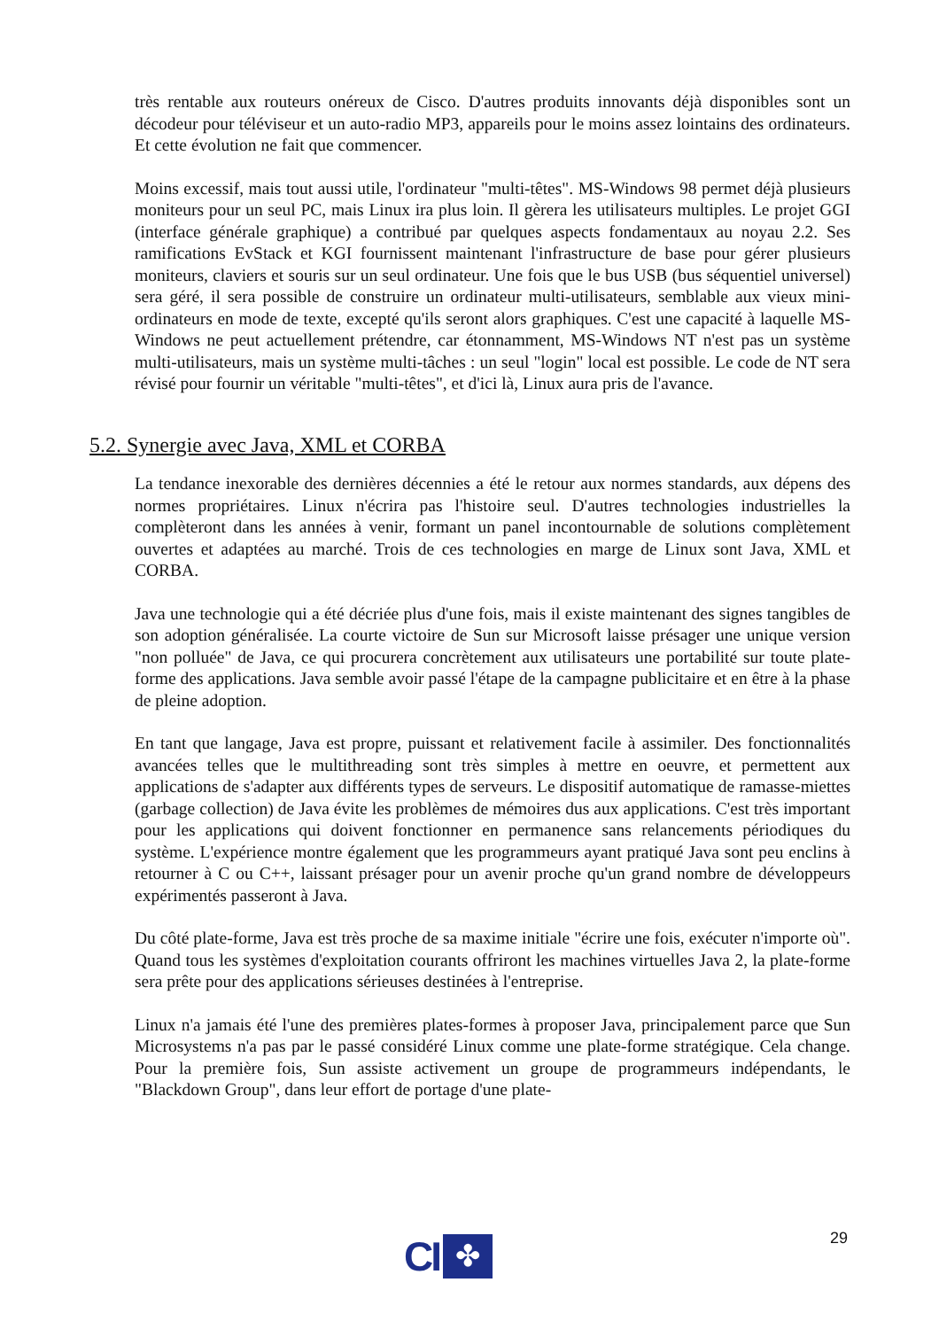très rentable aux routeurs onéreux de Cisco. D'autres produits innovants déjà disponibles sont un décodeur pour téléviseur et un auto-radio MP3, appareils pour le moins assez lointains des ordinateurs. Et cette évolution ne fait que commencer.
Moins excessif, mais tout aussi utile, l'ordinateur "multi-têtes". MS-Windows 98 permet déjà plusieurs moniteurs pour un seul PC, mais Linux ira plus loin. Il gèrera les utilisateurs multiples. Le projet GGI (interface générale graphique) a contribué par quelques aspects fondamentaux au noyau 2.2. Ses ramifications EvStack et KGI fournissent maintenant l'infrastructure de base pour gérer plusieurs moniteurs, claviers et souris sur un seul ordinateur. Une fois que le bus USB (bus séquentiel universel) sera géré, il sera possible de construire un ordinateur multi-utilisateurs, semblable aux vieux mini-ordinateurs en mode de texte, excepté qu'ils seront alors graphiques. C'est une capacité à laquelle MS-Windows ne peut actuellement prétendre, car étonnamment, MS-Windows NT n'est pas un système multi-utilisateurs, mais un système multi-tâches : un seul "login" local est possible. Le code de NT sera révisé pour fournir un véritable "multi-têtes", et d'ici là, Linux aura pris de l'avance.
5.2. Synergie avec Java, XML et CORBA
La tendance inexorable des dernières décennies a été le retour aux normes standards, aux dépens des normes propriétaires. Linux n'écrira pas l'histoire seul. D'autres technologies industrielles la complèteront dans les années à venir, formant un panel incontournable de solutions complètement ouvertes et adaptées au marché. Trois de ces technologies en marge de Linux sont Java, XML et CORBA.
Java une technologie qui a été décriée plus d'une fois, mais il existe maintenant des signes tangibles de son adoption généralisée. La courte victoire de Sun sur Microsoft laisse présager une unique version "non polluée" de Java, ce qui procurera concrètement aux utilisateurs une portabilité sur toute plate-forme des applications. Java semble avoir passé l'étape de la campagne publicitaire et en être à la phase de pleine adoption.
En tant que langage, Java est propre, puissant et relativement facile à assimiler. Des fonctionnalités avancées telles que le multithreading sont très simples à mettre en oeuvre, et permettent aux applications de s'adapter aux différents types de serveurs. Le dispositif automatique de ramasse-miettes (garbage collection) de Java évite les problèmes de mémoires dus aux applications. C'est très important pour les applications qui doivent fonctionner en permanence sans relancements périodiques du système. L'expérience montre également que les programmeurs ayant pratiqué Java sont peu enclins à retourner à C ou C++, laissant présager pour un avenir proche qu'un grand nombre de développeurs expérimentés passeront à Java.
Du côté plate-forme, Java est très proche de sa maxime initiale "écrire une fois, exécuter n'importe où". Quand tous les systèmes d'exploitation courants offriront les machines virtuelles Java 2, la plate-forme sera prête pour des applications sérieuses destinées à l'entreprise.
Linux n'a jamais été l'une des premières plates-formes à proposer Java, principalement parce que Sun Microsystems n'a pas par le passé considéré Linux comme une plate-forme stratégique. Cela change. Pour la première fois, Sun assiste activement un groupe de programmeurs indépendants, le "Blackdown Group", dans leur effort de portage d'une plate-
29
CI
✤